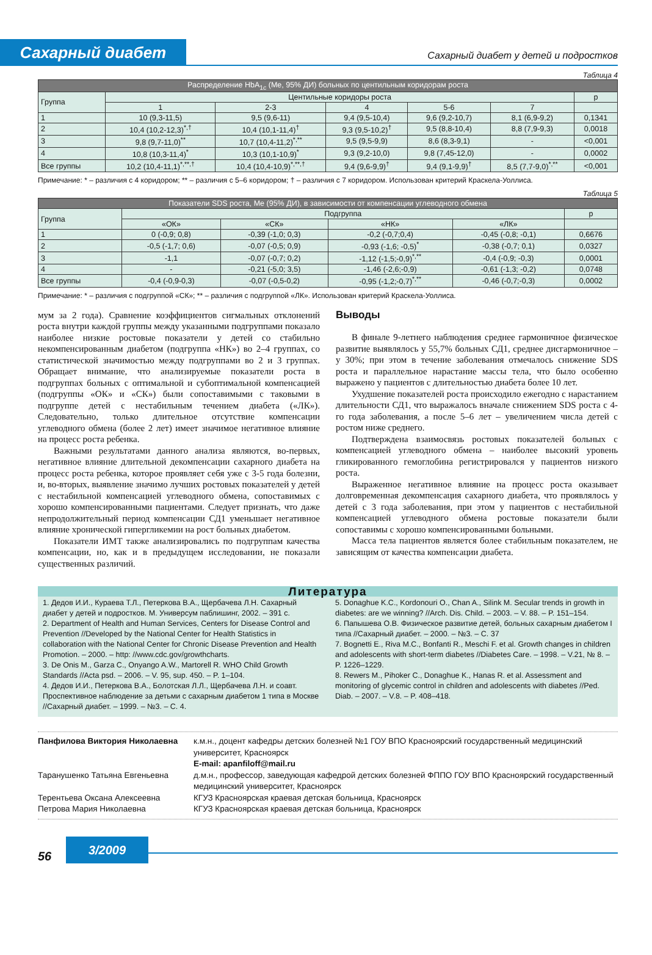Сахарный диабет
Сахарный диабет у детей и подростков
Таблица 4
| Распределение HbA<sub>1c</sub> (Me, 95% ДИ) больных по центильным коридорам роста | | | | | | |
| --- | --- | --- | --- | --- | --- | --- |
| Группа | Центильные коридоры роста | | | | | p |
| | 1 | 2-3 | 4 | 5-6 | 7 | |
| 1 | 10 (9,3-11,5) | 9,5 (9,6-11) | 9,4 (9,5-10,4) | 9,6 (9,2-10,7) | 8,1 (6,9-9,2) | 0,1341 |
| 2 | 10,4 (10,2-12,3)<sup>*,†</sup> | 10,4 (10,1-11,4)<sup>†</sup> | 9,3 (9,5-10,2)<sup>†</sup> | 9,5 (8,8-10,4) | 8,8 (7,9-9,3) | 0,0018 |
| 3 | 9,8 (9,7-11,0)<sup>**</sup> | 10,7 (10,4-11,2)<sup>*,**</sup> | 9,5 (9,5-9,9) | 8,6 (8,3-9,1) | - | <0,001 |
| 4 | 10,8 (10,3-11,4)<sup>*</sup> | 10,3 (10,1-10,9)<sup>*</sup> | 9,3 (9,2-10,0) | 9,8 (7,45-12,0) | - | 0,0002 |
| Все группы | 10,2 (10,4-11,1)<sup>*,**,†</sup> | 10,4 (10,4-10,9)<sup>*,**,†</sup> | 9,4 (9,6-9,9)<sup>†</sup> | 9,4 (9,1-9,9)<sup>†</sup> | 8,5 (7,7-9,0)<sup>*,**</sup> | <0,001 |
Примечание: * – различия с 4 коридором; ** – различия с 5–6 коридором; † – различия с 7 коридором. Использован критерий Краскела-Уоллиса.
Таблица 5
| Показатели SDS роста, Me (95% ДИ), в зависимости от компенсации углеводного обмена | | | | | |
| --- | --- | --- | --- | --- | --- |
| Группа | Подгруппа | | | | p |
| | «ОК» | «СК» | «НК» | «ЛК» | |
| 1 | 0 (-0,9; 0,8) | -0,39 (-1,0; 0,3) | -0,2 (-0,7;0,4) | -0,45 (-0,8; -0,1) | 0,6676 |
| 2 | -0,5 (-1,7; 0,6) | -0,07 (-0,5; 0,9) | -0,93 (-1,6; -0,5)<sup>*</sup> | -0,38 (-0,7; 0,1) | 0,0327 |
| 3 | -1,1 | -0,07 (-0,7; 0,2) | -1,12 (-1,5;-0,9)<sup>*,**</sup> | -0,4 (-0,9; -0,3) | 0,0001 |
| 4 | - | -0,21 (-5,0; 3,5) | -1,46 (-2,6;-0,9) | -0,61 (-1,3; -0,2) | 0,0748 |
| Все группы | -0,4 (-0,9-0,3) | -0,07 (-0,5-0,2) | -0,95 (-1,2;-0,7)<sup>*,**</sup> | -0,46 (-0,7;-0,3) | 0,0002 |
Примечание: * – различия с подгруппой «СК»; ** – различия с подгруппой «ЛК». Использован критерий Краскела-Уоллиса.
мум за 2 года). Сравнение коэффициентов сигмальных отклонений роста внутри каждой группы между указанными подгруппами показало наиболее низкие ростовые показатели у детей со стабильно некомпенсированным диабетом (подгруппа «НК») во 2–4 группах, со статистической значимостью между подгруппами во 2 и 3 группах. Обращает внимание, что анализируемые показатели роста в подгруппах больных с оптимальной и субоптимальной компенсацией (подгруппы «ОК» и «СК») были сопоставимыми с таковыми в подгруппе детей с нестабильным течением диабета («ЛК»). Следовательно, только длительное отсутствие компенсации углеводного обмена (более 2 лет) имеет значимое негативное влияние на процесс роста ребенка.
Важными результатами данного анализа являются, во-первых, негативное влияние длительной декомпенсации сахарного диабета на процесс роста ребенка, которое проявляет себя уже с 3-5 года болезни, и, во-вторых, выявление значимо лучших ростовых показателей у детей с нестабильной компенсацией углеводного обмена, сопоставимых с хорошо компенсированными пациентами. Следует признать, что даже непродолжительный период компенсации СД1 уменьшает негативное влияние хронической гипергликемии на рост больных диабетом.
Показатели ИМТ также анализировались по подгруппам качества компенсации, но, как и в предыдущем исследовании, не показали существенных различий.
Выводы
В финале 9-летнего наблюдения среднее гармоничное физическое развитие выявлялось у 55,7% больных СД1, среднее дисгармоничное – у 30%; при этом в течение заболевания отмечалось снижение SDS роста и параллельное нарастание массы тела, что было особенно выражено у пациентов с длительностью диабета более 10 лет.
Ухудшение показателей роста происходило ежегодно с нарастанием длительности СД1, что выражалось вначале снижением SDS роста с 4-го года заболевания, а после 5–6 лет – увеличением числа детей с ростом ниже среднего.
Подтверждена взаимосвязь ростовых показателей больных с компенсацией углеводного обмена – наиболее высокий уровень гликированного гемоглобина регистрировался у пациентов низкого роста.
Выраженное негативное влияние на процесс роста оказывает долговременная декомпенсация сахарного диабета, что проявлялось у детей с 3 года заболевания, при этом у пациентов с нестабильной компенсацией углеводного обмена ростовые показатели были сопоставимы с хорошо компенсированными больными.
Масса тела пациентов является более стабильным показателем, не зависящим от качества компенсации диабета.
Литература
1. Дедов И.И., Кураева Т.Л., Петеркова В.А., Щербачева Л.Н. Сахарный диабет у детей и подростков. М. Универсум паблишинг, 2002. – 391 с.
2. Department of Health and Human Services, Centers for Disease Control and Prevention //Developed by the National Center for Health Statistics in collaboration with the National Center for Chronic Disease Prevention and Health Promotion. – 2000. – http: //www.cdc.gov/growthcharts.
3. De Onis M., Garza C., Onyango A.W., Martorell R. WHO Child Growth Standards //Acta psd. – 2006. – V. 95, sup. 450. – P. 1–104.
4. Дедов И.И., Петеркова В.А., Болотская Л.Л., Щербачева Л.Н. и соавт. Проспективное наблюдение за детьми с сахарным диабетом 1 типа в Москве //Сахарный диабет. – 1999. – №3. – С. 4.
5. Donaghue K.C., Kordonouri O., Chan A., Silink M. Secular trends in growth in diabetes: are we winning? //Arch. Dis. Child. – 2003. – V. 88. – P. 151–154.
6. Папышева О.В. Физическое развитие детей, больных сахарным диабетом I типа //Сахарный диабет. – 2000. – №3. – С. 37
7. Bognetti E., Riva M.C., Bonfanti R., Meschi F. et al. Growth changes in children and adolescents with short-term diabetes //Diabetes Care. – 1998. – V.21, № 8. – P. 1226–1229.
8. Rewers M., Pihoker C., Donaghue K., Hanas R. et al. Assessment and monitoring of glycemic control in children and adolescents with diabetes //Ped. Diab. – 2007. – V.8. – P. 408–418.
Панфилова Виктория Николаевна к.м.н., доцент кафедры детских болезней №1 ГОУ ВПО Красноярский государственный медицинский университет, Красноярск
E-mail: apanfiloff@mail.ru
Таранушенко Татьяна Евгеньевна д.м.н., профессор, заведующая кафедрой детских болезней ФППО ГОУ ВПО Красноярский государственный медицинский университет, Красноярск
Терентьева Оксана Алексеевна КГУЗ Красноярская краевая детская больница, Красноярск
Петрова Мария Николаевна КГУЗ Красноярская краевая детская больница, Красноярск
56
3/2009